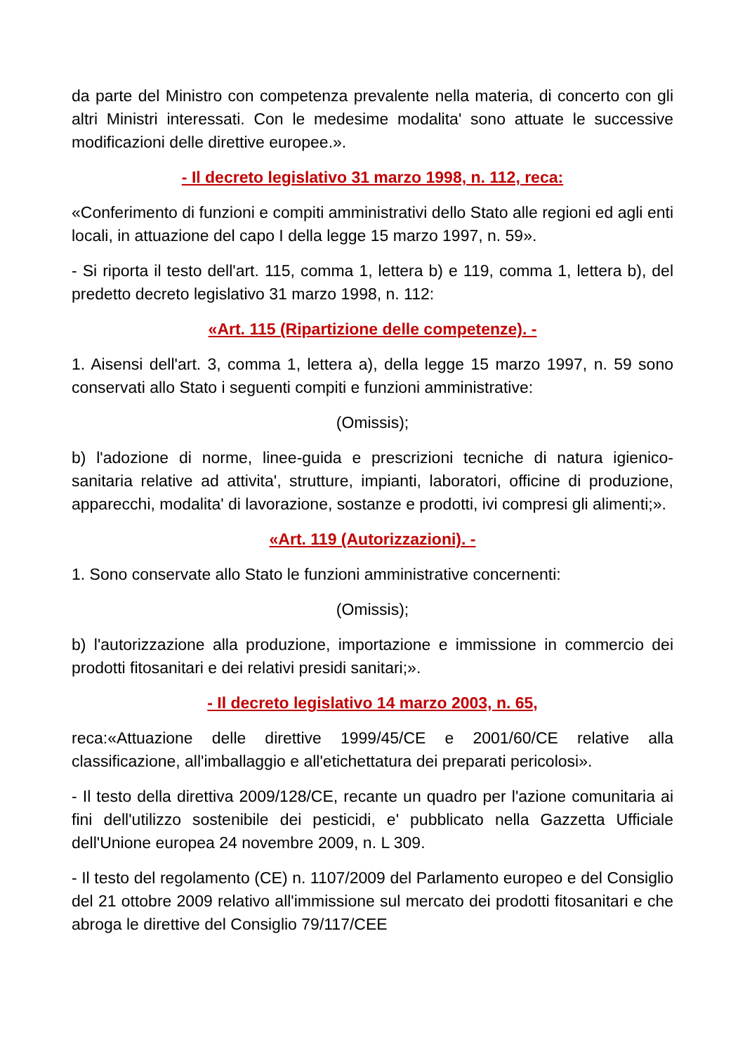da parte del Ministro con competenza prevalente nella materia, di concerto con gli altri Ministri interessati. Con le medesime modalita' sono attuate le successive modificazioni delle direttive europee.».
- Il decreto legislativo 31 marzo 1998, n. 112, reca:
«Conferimento di funzioni e compiti amministrativi dello Stato alle regioni ed agli enti locali, in attuazione del capo I della legge 15 marzo 1997, n. 59».
- Si riporta il testo dell'art. 115, comma 1, lettera b) e 119, comma 1, lettera b), del predetto decreto legislativo 31 marzo 1998, n. 112:
«Art. 115 (Ripartizione delle competenze). -
1. Aisensi dell'art. 3, comma 1, lettera a), della legge 15 marzo 1997, n. 59 sono conservati allo Stato i seguenti compiti e funzioni amministrative:
(Omissis);
b) l'adozione di norme, linee-guida e prescrizioni tecniche di natura igienico-sanitaria relative ad attivita', strutture, impianti, laboratori, officine di produzione, apparecchi, modalita' di lavorazione, sostanze e prodotti, ivi compresi gli alimenti;».
«Art. 119 (Autorizzazioni). -
1. Sono conservate allo Stato le funzioni amministrative concernenti:
(Omissis);
b) l'autorizzazione alla produzione, importazione e immissione in commercio dei prodotti fitosanitari e dei relativi presidi sanitari;».
- Il decreto legislativo 14 marzo 2003, n. 65,
reca:«Attuazione delle direttive 1999/45/CE e 2001/60/CE relative alla classificazione, all'imballaggio e all'etichettatura dei preparati pericolosi».
- Il testo della direttiva 2009/128/CE, recante un quadro per l'azione comunitaria ai fini dell'utilizzo sostenibile dei pesticidi, e' pubblicato nella Gazzetta Ufficiale dell'Unione europea 24 novembre 2009, n. L 309.
- Il testo del regolamento (CE) n. 1107/2009 del Parlamento europeo e del Consiglio del 21 ottobre 2009 relativo all'immissione sul mercato dei prodotti fitosanitari e che abroga le direttive del Consiglio 79/117/CEE